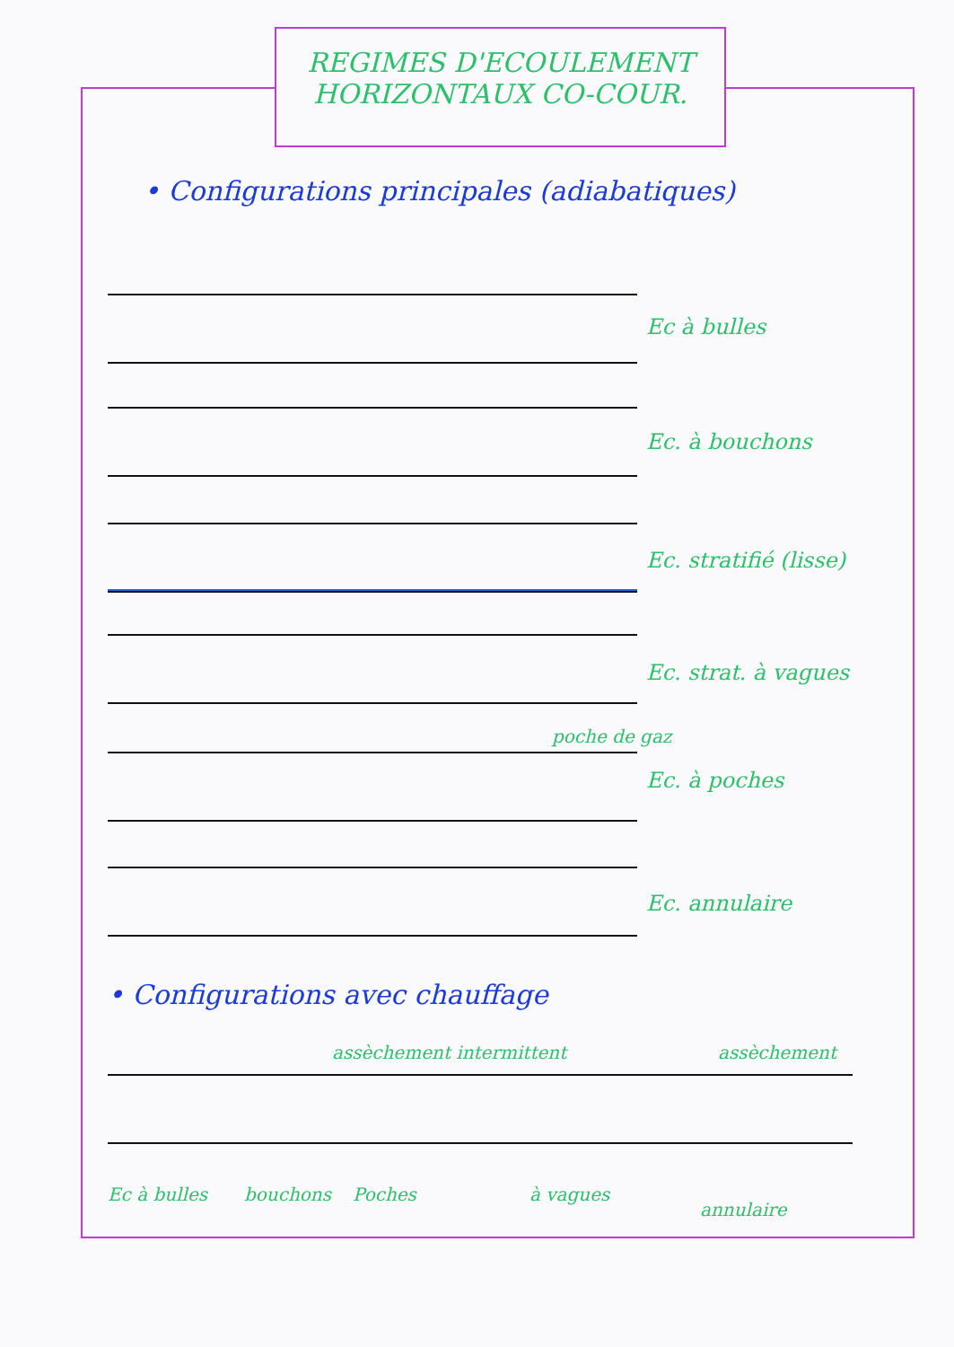REGIMES D'ECOULEMENT
HORIZONTAUX CO-COUR.
• Configurations principales (adiabatiques)
Ec à bulles
Ec. à bouchons
Ec. stratifié (lisse)
Ec. strat. à vagues
poche de gaz
Ec. à poches
Ec. annulaire
• Configurations avec chauffage
assèchement intermittent assèchement
Ec à bulles bouchons Poches à vagues
annulaire